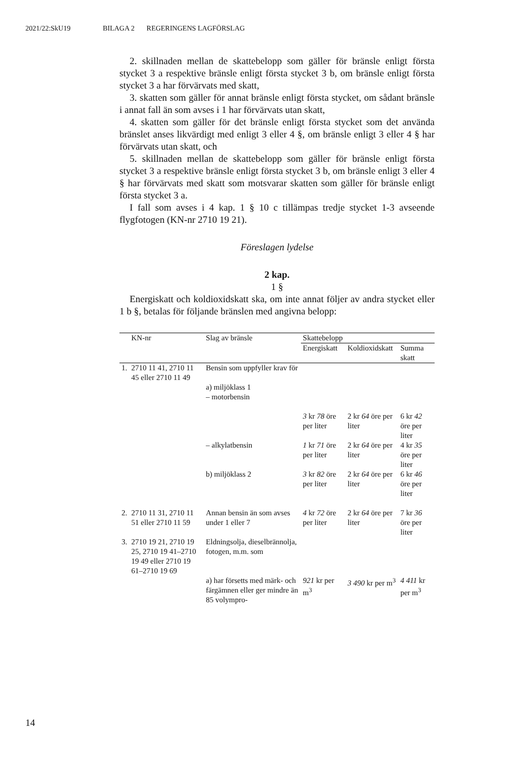2021/22:SkU19 BILAGA 2 REGERINGENS LAGFÖRSLAG
2. skillnaden mellan de skattebelopp som gäller för bränsle enligt första stycket 3 a respektive bränsle enligt första stycket 3 b, om bränsle enligt första stycket 3 a har förvärvats med skatt,
3. skatten som gäller för annat bränsle enligt första stycket, om sådant bränsle i annat fall än som avses i 1 har förvärvats utan skatt,
4. skatten som gäller för det bränsle enligt första stycket som det använda bränslet anses likvärdigt med enligt 3 eller 4 §, om bränsle enligt 3 eller 4 § har förvärvats utan skatt, och
5. skillnaden mellan de skattebelopp som gäller för bränsle enligt första stycket 3 a respektive bränsle enligt första stycket 3 b, om bränsle enligt 3 eller 4 § har förvärvats med skatt som motsvarar skatten som gäller för bränsle enligt första stycket 3 a.
I fall som avses i 4 kap. 1 § 10 c tillämpas tredje stycket 1-3 avseende flygfotogen (KN-nr 2710 19 21).
Föreslagen lydelse
2 kap.
1 §
Energiskatt och koldioxidskatt ska, om inte annat följer av andra stycket eller 1 b §, betalas för följande bränslen med angivna belopp:
| | KN-nr | Slag av bränsle | Skattebelopp | | |
| --- | --- | --- | --- | --- | --- |
| | | | Energiskatt | Koldioxidskatt | Summa skatt |
| 1. | 2710 11 41, 2710 11 45 eller 2710 11 49 | Bensin som uppfyller krav för a) miljöklass 1 – motorbensin | 3 kr 78 öre per liter | 2 kr 64 öre per liter | 6 kr 42 öre per liter |
| | | – alkylatbensin | 1 kr 71 öre per liter | 2 kr 64 öre per liter | 4 kr 35 öre per liter |
| | | b) miljöklass 2 | 3 kr 82 öre per liter | 2 kr 64 öre per liter | 6 kr 46 öre per liter |
| 2. | 2710 11 31, 2710 11 51 eller 2710 11 59 | Annan bensin än som avses under 1 eller 7 | 4 kr 72 öre per liter | 2 kr 64 öre per liter | 7 kr 36 öre per liter |
| 3. | 2710 19 21, 2710 19 25, 2710 19 41–2710 19 49 eller 2710 19 61–2710 19 69 | Eldningsolja, dieselbrännolja, fotogen, m.m. som | | | |
| | | a) har försetts med märk- och färgämnen eller ger mindre än 85 volympro- | 921 kr per m<sup>3</sup> | 3 490 kr per m<sup>3</sup> | 4 411 kr per m<sup>3</sup> |
14